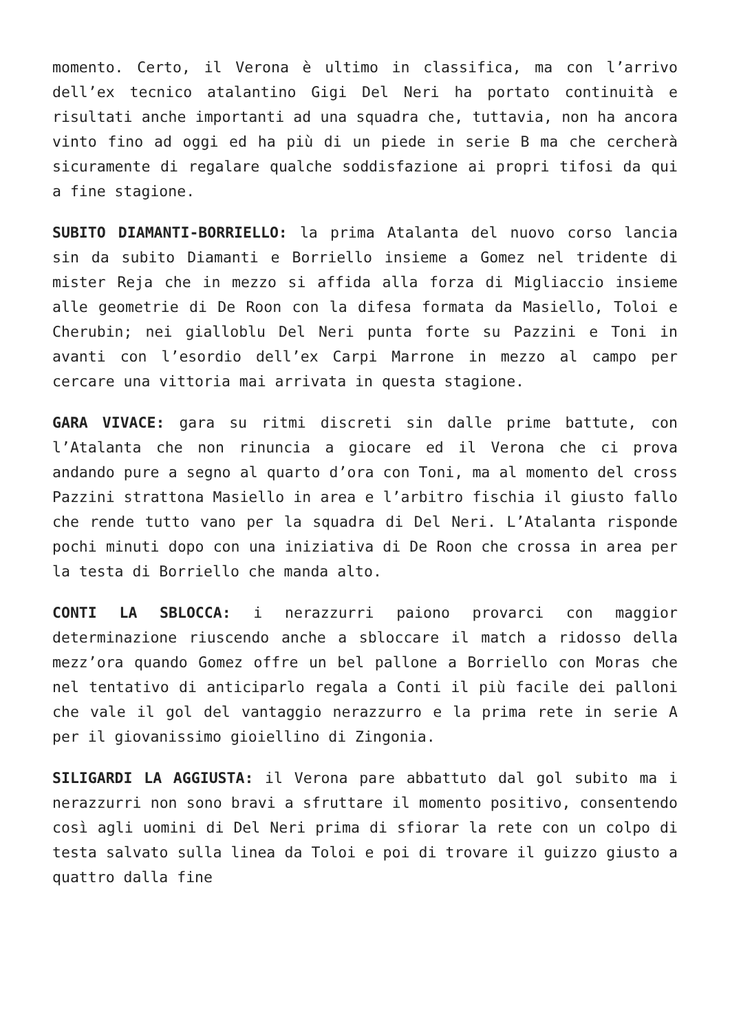momento. Certo, il Verona è ultimo in classifica, ma con l’arrivo dell’ex tecnico atalantino Gigi Del Neri ha portato continuità e risultati anche importanti ad una squadra che, tuttavia, non ha ancora vinto fino ad oggi ed ha più di un piede in serie B ma che cercherà sicuramente di regalare qualche soddisfazione ai propri tifosi da qui a fine stagione.
SUBITO DIAMANTI-BORRIELLO: la prima Atalanta del nuovo corso lancia sin da subito Diamanti e Borriello insieme a Gomez nel tridente di mister Reja che in mezzo si affida alla forza di Migliaccio insieme alle geometrie di De Roon con la difesa formata da Masiello, Toloi e Cherubin; nei gialloblu Del Neri punta forte su Pazzini e Toni in avanti con l’esordio dell’ex Carpi Marrone in mezzo al campo per cercare una vittoria mai arrivata in questa stagione.
GARA VIVACE: gara su ritmi discreti sin dalle prime battute, con l’Atalanta che non rinuncia a giocare ed il Verona che ci prova andando pure a segno al quarto d’ora con Toni, ma al momento del cross Pazzini strattona Masiello in area e l’arbitro fischia il giusto fallo che rende tutto vano per la squadra di Del Neri. L’Atalanta risponde pochi minuti dopo con una iniziativa di De Roon che crossa in area per la testa di Borriello che manda alto.
CONTI LA SBLOCCA: i nerazzurri paiono provarci con maggior determinazione riuscendo anche a sbloccare il match a ridosso della mezz’ora quando Gomez offre un bel pallone a Borriello con Moras che nel tentativo di anticiparlo regala a Conti il più facile dei palloni che vale il gol del vantaggio nerazzurro e la prima rete in serie A per il giovanissimo gioiellino di Zingonia.
SILIGARDI LA AGGIUSTA: il Verona pare abbattuto dal gol subito ma i nerazzurri non sono bravi a sfruttare il momento positivo, consentendo così agli uomini di Del Neri prima di sfiorar la rete con un colpo di testa salvato sulla linea da Toloi e poi di trovare il guizzo giusto a quattro dalla fine